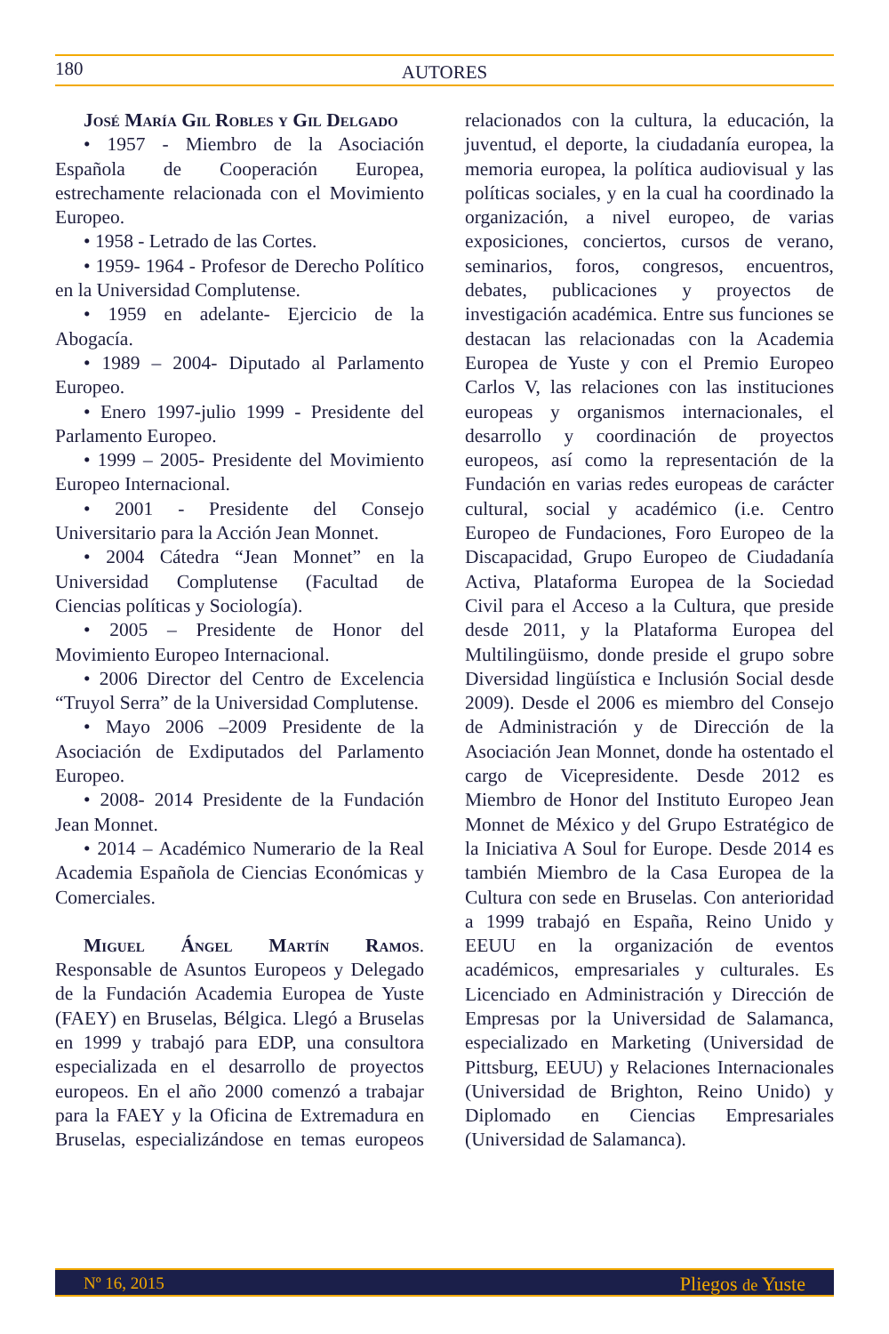180
AUTORES
José María Gil Robles y Gil Delgado
• 1957 - Miembro de la Asociación Española de Cooperación Europea, estrechamente relacionada con el Movimiento Europeo.
• 1958 - Letrado de las Cortes.
• 1959- 1964 - Profesor de Derecho Político en la Universidad Complutense.
• 1959 en adelante- Ejercicio de la Abogacía.
• 1989 – 2004- Diputado al Parlamento Europeo.
• Enero 1997-julio 1999 - Presidente del Parlamento Europeo.
• 1999 – 2005- Presidente del Movimiento Europeo Internacional.
• 2001 - Presidente del Consejo Universitario para la Acción Jean Monnet.
• 2004 Cátedra “Jean Monnet” en la Universidad Complutense (Facultad de Ciencias políticas y Sociología).
• 2005 – Presidente de Honor del Movimiento Europeo Internacional.
• 2006 Director del Centro de Excelencia “Truyol Serra” de la Universidad Complutense.
• Mayo 2006 –2009 Presidente de la Asociación de Exdiputados del Parlamento Europeo.
• 2008- 2014 Presidente de la Fundación Jean Monnet.
• 2014 – Académico Numerario de la Real Academia Española de Ciencias Económicas y Comerciales.
Miguel Ángel Martín Ramos. Responsable de Asuntos Europeos y Delegado de la Fundación Academia Europea de Yuste (FAEY) en Bruselas, Bélgica. Llegó a Bruselas en 1999 y trabajó para EDP, una consultora especializada en el desarrollo de proyectos europeos. En el año 2000 comenzó a trabajar para la FAEY y la Oficina de Extremadura en Bruselas, especializándose en temas europeos relacionados con la cultura, la educación, la juventud, el deporte, la ciudadanía europea, la memoria europea, la política audiovisual y las políticas sociales, y en la cual ha coordinado la organización, a nivel europeo, de varias exposiciones, conciertos, cursos de verano, seminarios, foros, congresos, encuentros, debates, publicaciones y proyectos de investigación académica. Entre sus funciones se destacan las relacionadas con la Academia Europea de Yuste y con el Premio Europeo Carlos V, las relaciones con las instituciones europeas y organismos internacionales, el desarrollo y coordinación de proyectos europeos, así como la representación de la Fundación en varias redes europeas de carácter cultural, social y académico (i.e. Centro Europeo de Fundaciones, Foro Europeo de la Discapacidad, Grupo Europeo de Ciudadanía Activa, Plataforma Europea de la Sociedad Civil para el Acceso a la Cultura, que preside desde 2011, y la Plataforma Europea del Multilingüismo, donde preside el grupo sobre Diversidad lingüística e Inclusión Social desde 2009). Desde el 2006 es miembro del Consejo de Administración y de Dirección de la Asociación Jean Monnet, donde ha ostentado el cargo de Vicepresidente. Desde 2012 es Miembro de Honor del Instituto Europeo Jean Monnet de México y del Grupo Estratégico de la Iniciativa A Soul for Europe. Desde 2014 es también Miembro de la Casa Europea de la Cultura con sede en Bruselas. Con anterioridad a 1999 trabajó en España, Reino Unido y EEUU en la organización de eventos académicos, empresariales y culturales. Es Licenciado en Administración y Dirección de Empresas por la Universidad de Salamanca, especializado en Marketing (Universidad de Pittsburg, EEUU) y Relaciones Internacionales (Universidad de Brighton, Reino Unido) y Diplomado en Ciencias Empresariales (Universidad de Salamanca).
Nº 16, 2015 Pliegos de Yuste